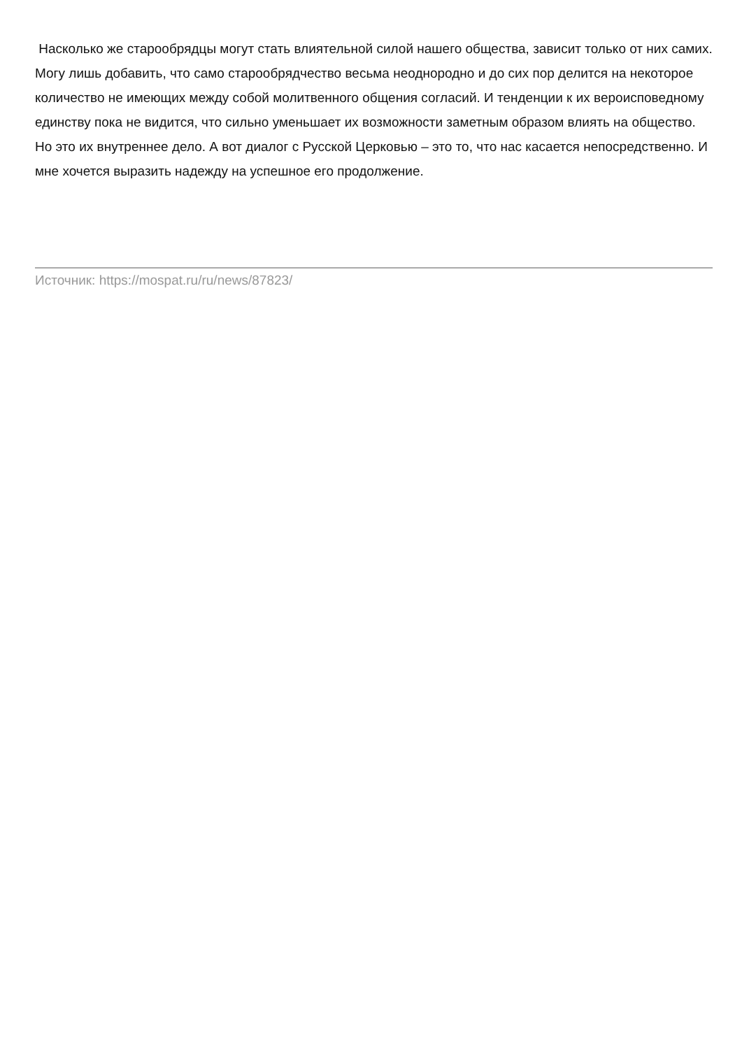Насколько же старообрядцы могут стать влиятельной силой нашего общества, зависит только от них самих. Могу лишь добавить, что само старообрядчество весьма неоднородно и до сих пор делится на некоторое количество не имеющих между собой молитвенного общения согласий. И тенденции к их вероисповедному единству пока не видится, что сильно уменьшает их возможности заметным образом влиять на общество. Но это их внутреннее дело. А вот диалог с Русской Церковью – это то, что нас касается непосредственно. И мне хочется выразить надежду на успешное его продолжение.
Источник: https://mospat.ru/ru/news/87823/